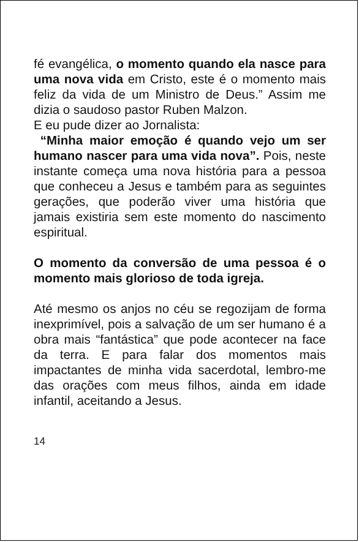fé evangélica, o momento quando ela nasce para uma nova vida em Cristo, este é o momento mais feliz da vida de um Ministro de Deus.” Assim me dizia o saudoso pastor Ruben Malzon.
E eu pude dizer ao Jornalista:
“Minha maior emoção é quando vejo um ser humano nascer para uma vida nova”. Pois, neste instante começa uma nova história para a pessoa que conheceu a Jesus e também para as seguintes gerações, que poderão viver uma história que jamais existiria sem este momento do nascimento espiritual.
O momento da conversão de uma pessoa é o momento mais glorioso de toda igreja.
Até mesmo os anjos no céu se regozijam de forma inexprimível, pois a salvação de um ser humano é a obra mais “fantástica” que pode acontecer na face da terra. E para falar dos momentos mais impactantes de minha vida sacerdotal, lembro-me das orações com meus filhos, ainda em idade infantil, aceitando a Jesus.
14